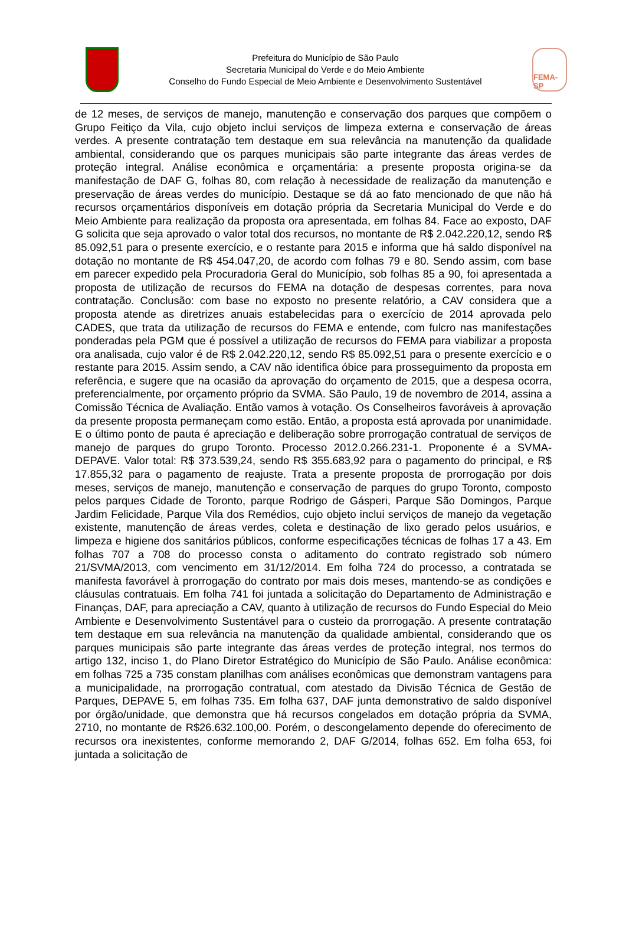Prefeitura do Município de São Paulo
Secretaria Municipal do Verde e do Meio Ambiente
Conselho do Fundo Especial de Meio Ambiente e Desenvolvimento Sustentável
FEMA-SP
de 12 meses, de serviços de manejo, manutenção e conservação dos parques que compõem o Grupo Feitiço da Vila, cujo objeto inclui serviços de limpeza externa e conservação de áreas verdes. A presente contratação tem destaque em sua relevância na manutenção da qualidade ambiental, considerando que os parques municipais são parte integrante das áreas verdes de proteção integral. Análise econômica e orçamentária: a presente proposta origina-se da manifestação de DAF G, folhas 80, com relação à necessidade de realização da manutenção e preservação de áreas verdes do município. Destaque se dá ao fato mencionado de que não há recursos orçamentários disponíveis em dotação própria da Secretaria Municipal do Verde e do Meio Ambiente para realização da proposta ora apresentada, em folhas 84. Face ao exposto, DAF G solicita que seja aprovado o valor total dos recursos, no montante de R$ 2.042.220,12, sendo R$ 85.092,51 para o presente exercício, e o restante para 2015 e informa que há saldo disponível na dotação no montante de R$ 454.047,20, de acordo com folhas 79 e 80. Sendo assim, com base em parecer expedido pela Procuradoria Geral do Município, sob folhas 85 a 90, foi apresentada a proposta de utilização de recursos do FEMA na dotação de despesas correntes, para nova contratação. Conclusão: com base no exposto no presente relatório, a CAV considera que a proposta atende as diretrizes anuais estabelecidas para o exercício de 2014 aprovada pelo CADES, que trata da utilização de recursos do FEMA e entende, com fulcro nas manifestações ponderadas pela PGM que é possível a utilização de recursos do FEMA para viabilizar a proposta ora analisada, cujo valor é de R$ 2.042.220,12, sendo R$ 85.092,51 para o presente exercício e o restante para 2015. Assim sendo, a CAV não identifica óbice para prosseguimento da proposta em referência, e sugere que na ocasião da aprovação do orçamento de 2015, que a despesa ocorra, preferencialmente, por orçamento próprio da SVMA. São Paulo, 19 de novembro de 2014, assina a Comissão Técnica de Avaliação. Então vamos à votação. Os Conselheiros favoráveis à aprovação da presente proposta permaneçam como estão. Então, a proposta está aprovada por unanimidade. E o último ponto de pauta é apreciação e deliberação sobre prorrogação contratual de serviços de manejo de parques do grupo Toronto. Processo 2012.0.266.231-1. Proponente é a SVMA-DEPAVE. Valor total: R$ 373.539,24, sendo R$ 355.683,92 para o pagamento do principal, e R$ 17.855,32 para o pagamento de reajuste. Trata a presente proposta de prorrogação por dois meses, serviços de manejo, manutenção e conservação de parques do grupo Toronto, composto pelos parques Cidade de Toronto, parque Rodrigo de Gásperi, Parque São Domingos, Parque Jardim Felicidade, Parque Vila dos Remédios, cujo objeto inclui serviços de manejo da vegetação existente, manutenção de áreas verdes, coleta e destinação de lixo gerado pelos usuários, e limpeza e higiene dos sanitários públicos, conforme especificações técnicas de folhas 17 a 43. Em folhas 707 a 708 do processo consta o aditamento do contrato registrado sob número 21/SVMA/2013, com vencimento em 31/12/2014. Em folha 724 do processo, a contratada se manifesta favorável à prorrogação do contrato por mais dois meses, mantendo-se as condições e cláusulas contratuais. Em folha 741 foi juntada a solicitação do Departamento de Administração e Finanças, DAF, para apreciação a CAV, quanto à utilização de recursos do Fundo Especial do Meio Ambiente e Desenvolvimento Sustentável para o custeio da prorrogação. A presente contratação tem destaque em sua relevância na manutenção da qualidade ambiental, considerando que os parques municipais são parte integrante das áreas verdes de proteção integral, nos termos do artigo 132, inciso 1, do Plano Diretor Estratégico do Município de São Paulo. Análise econômica: em folhas 725 a 735 constam planilhas com análises econômicas que demonstram vantagens para a municipalidade, na prorrogação contratual, com atestado da Divisão Técnica de Gestão de Parques, DEPAVE 5, em folhas 735. Em folha 637, DAF junta demonstrativo de saldo disponível por órgão/unidade, que demonstra que há recursos congelados em dotação própria da SVMA, 2710, no montante de R$26.632.100,00. Porém, o descongelamento depende do oferecimento de recursos ora inexistentes, conforme memorando 2, DAF G/2014, folhas 652. Em folha 653, foi juntada a solicitação de